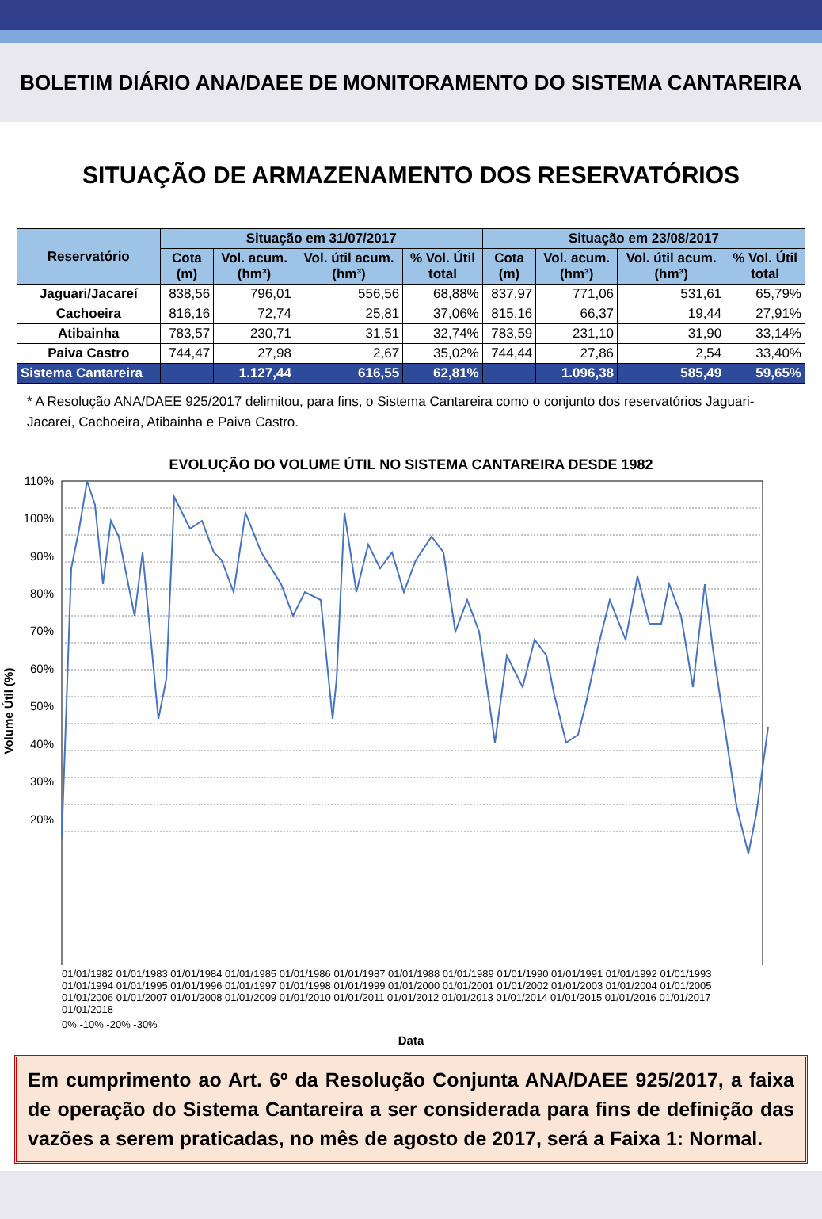BOLETIM DIÁRIO ANA/DAEE DE MONITORAMENTO DO SISTEMA CANTAREIRA
SITUAÇÃO DE ARMAZENAMENTO DOS RESERVATÓRIOS
| Reservatório | Situação em 31/07/2017 | | | | Situação em 23/08/2017 | | | |
| --- | --- | --- | --- | --- | --- | --- | --- | --- |
| | Cota (m) | Vol. acum. (hm³) | Vol. útil acum. (hm³) | % Vol. Útil total | Cota (m) | Vol. acum. (hm³) | Vol. útil acum. (hm³) | % Vol. Útil total |
| Jaguari/Jacareí | 838,56 | 796,01 | 556,56 | 68,88% | 837,97 | 771,06 | 531,61 | 65,79% |
| Cachoeira | 816,16 | 72,74 | 25,81 | 37,06% | 815,16 | 66,37 | 19,44 | 27,91% |
| Atibainha | 783,57 | 230,71 | 31,51 | 32,74% | 783,59 | 231,10 | 31,90 | 33,14% |
| Paiva Castro | 744,47 | 27,98 | 2,67 | 35,02% | 744,44 | 27,86 | 2,54 | 33,40% |
| Sistema Cantareira | | 1.127,44 | 616,55 | 62,81% | | 1.096,38 | 585,49 | 59,65% |
* A Resolução ANA/DAEE 925/2017 delimitou, para fins, o Sistema Cantareira como o conjunto dos reservatórios Jaguari-Jacareí, Cachoeira, Atibainha e Paiva Castro.
EVOLUÇÃO DO VOLUME ÚTIL NO SISTEMA CANTAREIRA DESDE 1982
110%
100%
90%
80%
70%
60%
50%
40%
30%
20%
Volume Útil (%)
01/01/1982 01/01/1983 01/01/1984 01/01/1985 01/01/1986 01/01/1987 01/01/1988 01/01/1989 01/01/1990 01/01/1991 01/01/1992 01/01/1993 01/01/1994 01/01/1995 01/01/1996 01/01/1997 01/01/1998 01/01/1999 01/01/2000 01/01/2001 01/01/2002 01/01/2003 01/01/2004 01/01/2005 01/01/2006 01/01/2007 01/01/2008 01/01/2009 01/01/2010 01/01/2011 01/01/2012 01/01/2013 01/01/2014 01/01/2015 01/01/2016 01/01/2017 01/01/2018
0% -10% -20% -30%
Data
Em cumprimento ao Art. 6º da Resolução Conjunta ANA/DAEE 925/2017, a faixa de operação do Sistema Cantareira a ser considerada para fins de definição das vazões a serem praticadas, no mês de agosto de 2017, será a Faixa 1: Normal.